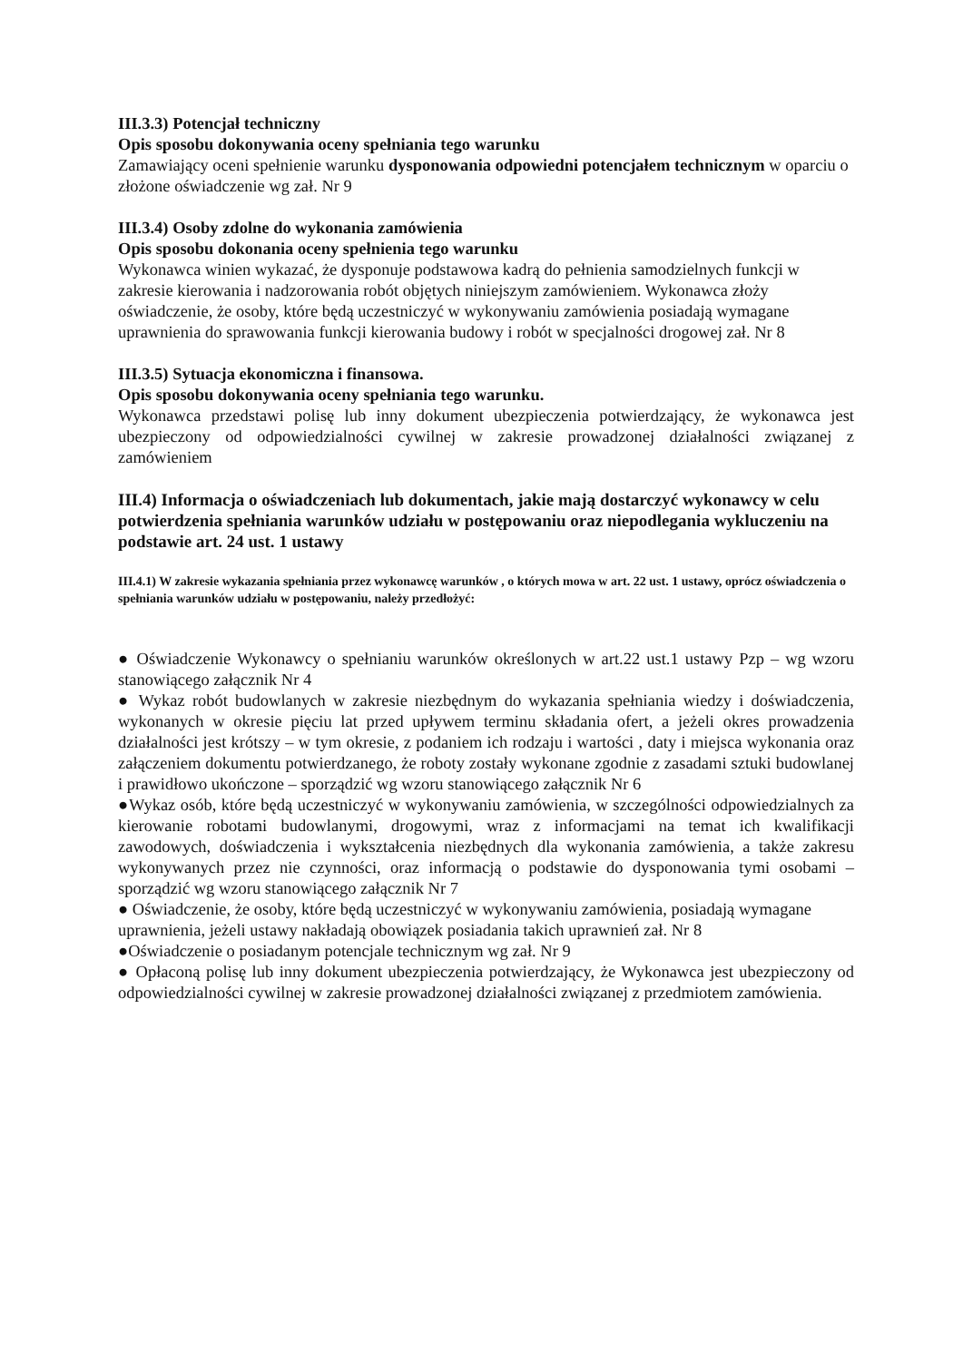III.3.3) Potencjał techniczny
Opis sposobu dokonywania oceny spełniania tego warunku
Zamawiający oceni spełnienie warunku dysponowania odpowiedni potencjałem technicznym w oparciu o złożone oświadczenie wg zał. Nr 9
III.3.4) Osoby zdolne do wykonania zamówienia
Opis sposobu dokonania oceny spełnienia tego warunku
Wykonawca winien wykazać, że dysponuje podstawowa kadrą do pełnienia samodzielnych funkcji w zakresie kierowania i nadzorowania robót objętych niniejszym zamówieniem. Wykonawca złoży oświadczenie, że osoby, które będą uczestniczyć w wykonywaniu zamówienia posiadają wymagane uprawnienia do sprawowania funkcji kierowania budowy i robót w specjalności drogowej zał. Nr 8
III.3.5) Sytuacja ekonomiczna i finansowa.
Opis sposobu dokonywania oceny spełniania tego warunku.
Wykonawca przedstawi polisę lub inny dokument ubezpieczenia potwierdzający, że wykonawca jest ubezpieczony od odpowiedzialności cywilnej w zakresie prowadzonej działalności związanej z zamówieniem
III.4) Informacja o oświadczeniach lub dokumentach, jakie mają dostarczyć wykonawcy w celu potwierdzenia spełniania warunków udziału w postępowaniu oraz niepodlegania wykluczeniu na podstawie art. 24 ust. 1 ustawy
III.4.1) W zakresie wykazania spełniania przez wykonawcę warunków , o których mowa w art. 22 ust. 1 ustawy, oprócz oświadczenia o spełniania warunków udziału w postępowaniu, należy przedłożyć:
● Oświadczenie Wykonawcy o spełnianiu warunków określonych w art.22 ust.1 ustawy Pzp – wg wzoru stanowiącego załącznik Nr 4
● Wykaz robót budowlanych w zakresie niezbędnym do wykazania spełniania wiedzy i doświadczenia, wykonanych w okresie pięciu lat przed upływem terminu składania ofert, a jeżeli okres prowadzenia działalności jest krótszy – w tym okresie, z podaniem ich rodzaju i wartości , daty i miejsca wykonania oraz załączeniem dokumentu potwierdzanego, że roboty zostały wykonane zgodnie z zasadami sztuki budowlanej i prawidłowo ukończone – sporządzić wg wzoru stanowiącego załącznik Nr 6
●Wykaz osób, które będą uczestniczyć w wykonywaniu zamówienia, w szczególności odpowiedzialnych za kierowanie robotami budowlanymi, drogowymi, wraz z informacjami na temat ich kwalifikacji zawodowych, doświadczenia i wykształcenia niezbędnych dla wykonania zamówienia, a także zakresu wykonywanych przez nie czynności, oraz informacją o podstawie do dysponowania tymi osobami – sporządzić wg wzoru stanowiącego załącznik Nr 7
● Oświadczenie, że osoby, które będą uczestniczyć w wykonywaniu zamówienia, posiadają wymagane uprawnienia, jeżeli ustawy nakładają obowiązek posiadania takich uprawnień zał. Nr 8
●Oświadczenie o posiadanym potencjale technicznym wg zał. Nr 9
● Opłaconą polisę lub inny dokument ubezpieczenia potwierdzający, że Wykonawca jest ubezpieczony od odpowiedzialności cywilnej w zakresie prowadzonej działalności związanej z przedmiotem zamówienia.